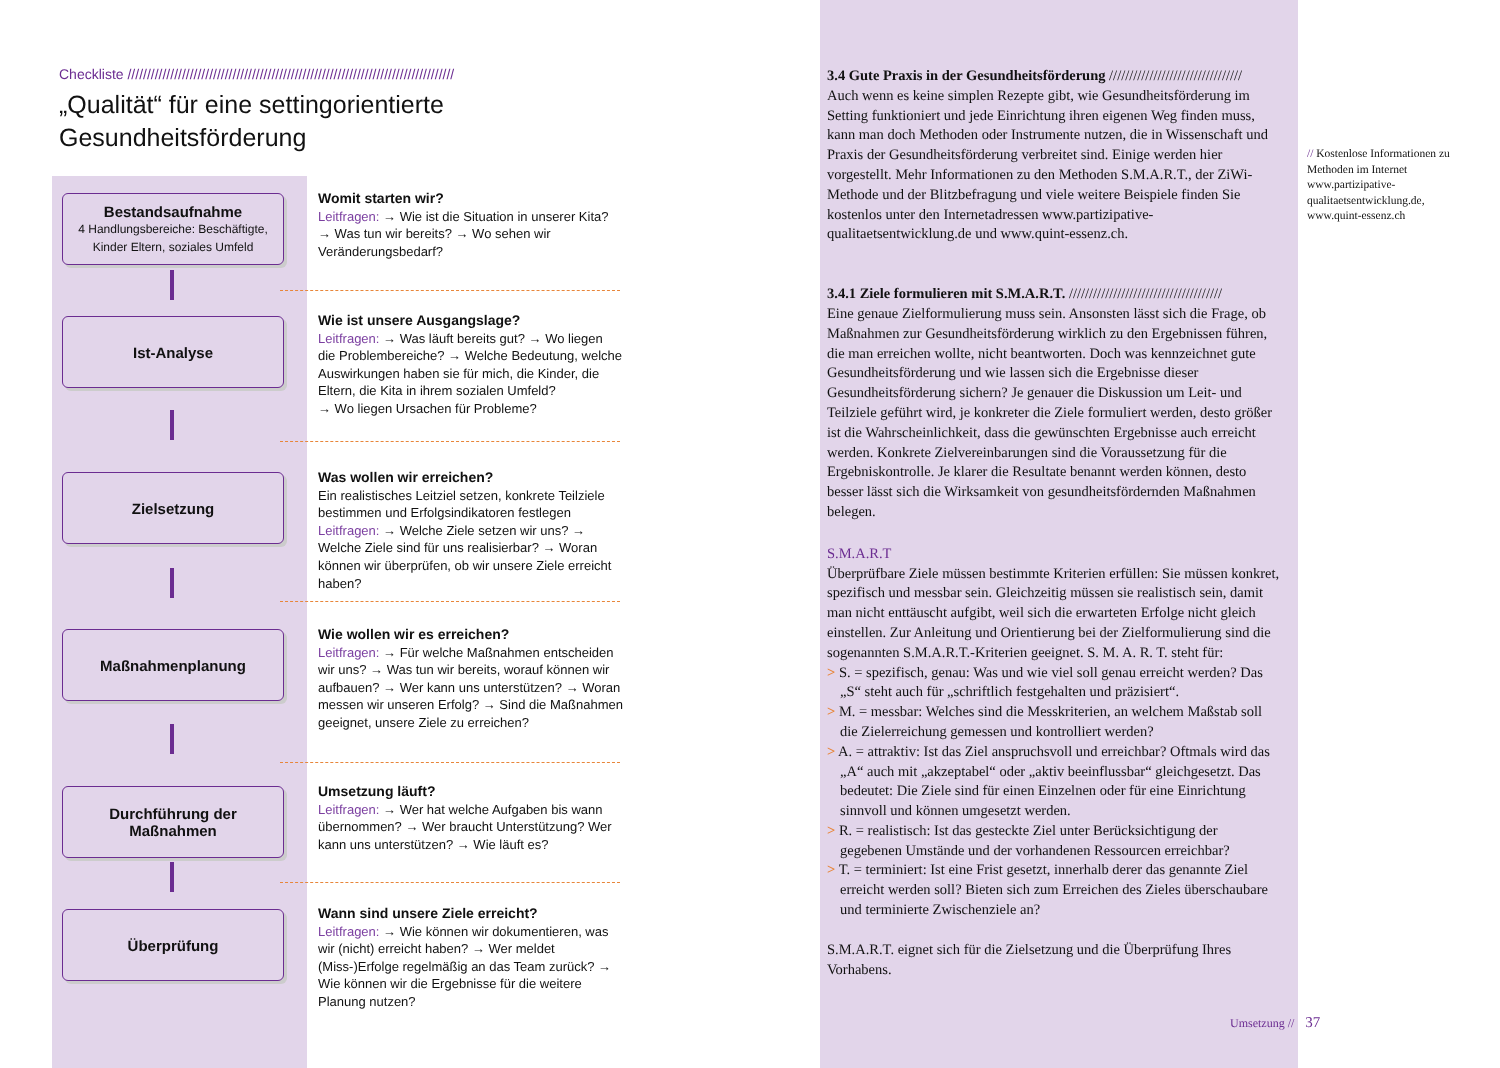Checkliste ////////////////////////////////////////////////////////////////////////////////////
„Qualität“ für eine settingorientierte
Gesundheitsförderung
Bestandsaufnahme
4 Handlungsbereiche: Beschäftigte, Kinder Eltern, soziales Umfeld
Ist-Analyse
Zielsetzung
Maßnahmenplanung
Durchführung der
Maßnahmen
Überprüfung
Womit starten wir?
Leitfragen: → Wie ist die Situation in unserer Kita? → Was tun wir bereits? → Wo sehen wir Veränderungsbedarf?
Wie ist unsere Ausgangslage?
Leitfragen: → Was läuft bereits gut? → Wo liegen die Problembereiche? → Welche Bedeutung, welche Auswirkungen haben sie für mich, die Kinder, die Eltern, die Kita in ihrem sozialen Umfeld?
→ Wo liegen Ursachen für Probleme?
Was wollen wir erreichen?
Ein realistisches Leitziel setzen, konkrete Teilziele bestimmen und Erfolgsindikatoren festlegen
Leitfragen: → Welche Ziele setzen wir uns? → Welche Ziele sind für uns realisierbar? → Woran können wir überprüfen, ob wir unsere Ziele erreicht haben?
Wie wollen wir es erreichen?
Leitfragen: → Für welche Maßnahmen entscheiden wir uns? → Was tun wir bereits, worauf können wir aufbauen? → Wer kann uns unterstützen? → Woran messen wir unseren Erfolg? → Sind die Maßnahmen geeignet, unsere Ziele zu erreichen?
Umsetzung läuft?
Leitfragen: → Wer hat welche Aufgaben bis wann übernommen? → Wer braucht Unterstützung? Wer kann uns unterstützen? → Wie läuft es?
Wann sind unsere Ziele erreicht?
Leitfragen: → Wie können wir dokumentieren, was wir (nicht) erreicht haben? → Wer meldet (Miss-)Erfolge regelmäßig an das Team zurück? → Wie können wir die Ergebnisse für die weitere Planung nutzen?
3.4 Gute Praxis in der Gesundheitsförderung /////////////////////////////////
Auch wenn es keine simplen Rezepte gibt, wie Gesundheitsförderung im Setting funktioniert und jede Einrichtung ihren eigenen Weg finden muss, kann man doch Methoden oder Instrumente nutzen, die in Wissenschaft und Praxis der Gesundheitsförderung verbreitet sind. Einige werden hier vorgestellt. Mehr Informationen zu den Methoden S.M.A.R.T., der ZiWi-Methode und der Blitzbefragung und viele weitere Beispiele finden Sie kostenlos unter den Internetadressen www.partizipative-qualitaetsentwicklung.de und www.quint-essenz.ch.
3.4.1 Ziele formulieren mit S.M.A.R.T. //////////////////////////////////////
Eine genaue Zielformulierung muss sein. Ansonsten lässt sich die Frage, ob Maßnahmen zur Gesundheitsförderung wirklich zu den Ergebnissen führen, die man erreichen wollte, nicht beantworten. Doch was kennzeichnet gute Gesundheitsförderung und wie lassen sich die Ergebnisse dieser Gesundheitsförderung sichern? Je genauer die Diskussion um Leit- und Teilziele geführt wird, je konkreter die Ziele formuliert werden, desto größer ist die Wahrscheinlichkeit, dass die gewünschten Ergebnisse auch erreicht werden. Konkrete Zielvereinbarungen sind die Voraussetzung für die Ergebniskontrolle. Je klarer die Resultate benannt werden können, desto besser lässt sich die Wirksamkeit von gesundheitsfördernden Maßnahmen belegen.
S.M.A.R.T
Überprüfbare Ziele müssen bestimmte Kriterien erfüllen: Sie müssen konkret, spezifisch und messbar sein. Gleichzeitig müssen sie realistisch sein, damit man nicht enttäuscht aufgibt, weil sich die erwarteten Erfolge nicht gleich einstellen. Zur Anleitung und Orientierung bei der Zielformulierung sind die sogenannten S.M.A.R.T.-Kriterien geeignet. S. M. A. R. T. steht für:
> S. = spezifisch, genau: Was und wie viel soll genau erreicht werden? Das „S“ steht auch für „schriftlich festgehalten und präzisiert“.
> M. = messbar: Welches sind die Messkriterien, an welchem Maßstab soll die Zielerreichung gemessen und kontrolliert werden?
> A. = attraktiv: Ist das Ziel anspruchsvoll und erreichbar? Oftmals wird das „A“ auch mit „akzeptabel“ oder „aktiv beeinflussbar“ gleichgesetzt. Das bedeutet: Die Ziele sind für einen Einzelnen oder für eine Einrichtung sinnvoll und können umgesetzt werden.
> R. = realistisch: Ist das gesteckte Ziel unter Berücksichtigung der gegebenen Umstände und der vorhandenen Ressourcen erreichbar?
> T. = terminiert: Ist eine Frist gesetzt, innerhalb derer das genannte Ziel erreicht werden soll? Bieten sich zum Erreichen des Zieles überschaubare und terminierte Zwischenziele an?
S.M.A.R.T. eignet sich für die Zielsetzung und die Überprüfung Ihres Vorhabens.
// Kostenlose Informationen zu Methoden im Internet www.partizipative-qualitaetsentwicklung.de, www.quint-essenz.ch
Umsetzung // 37